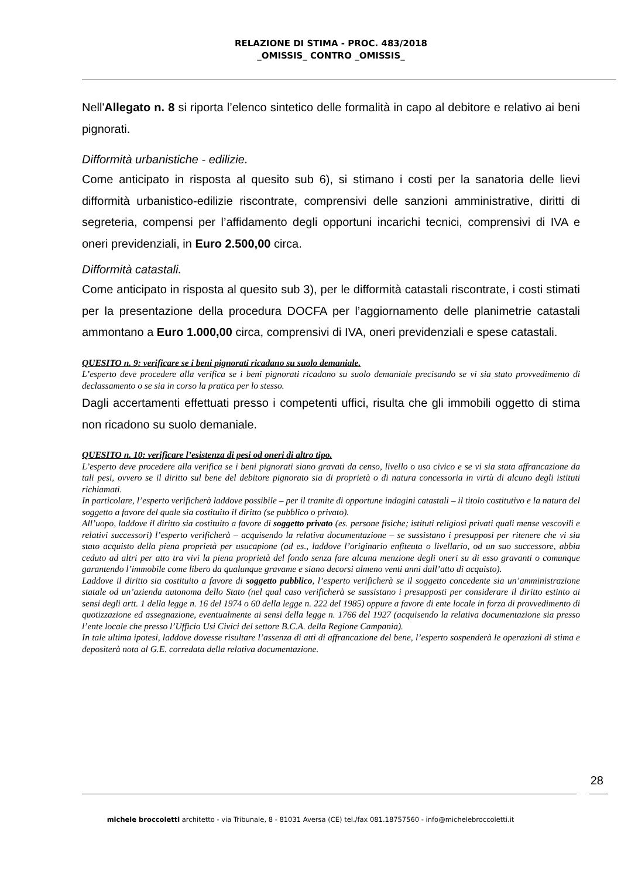RELAZIONE DI STIMA - PROC. 483/2018
_OMISSIS_ CONTRO _OMISSIS_
Nell'Allegato n. 8 si riporta l’elenco sintetico delle formalità in capo al debitore e relativo ai beni pignorati.
Difformità urbanistiche - edilizie.
Come anticipato in risposta al quesito sub 6), si stimano i costi per la sanatoria delle lievi difformità urbanistico-edilizie riscontrate, comprensivi delle sanzioni amministrative, diritti di segreteria, compensi per l’affidamento degli opportuni incarichi tecnici, comprensivi di IVA e oneri previdenziali, in Euro 2.500,00 circa.
Difformità catastali.
Come anticipato in risposta al quesito sub 3), per le difformità catastali riscontrate, i costi stimati per la presentazione della procedura DOCFA per l’aggiornamento delle planimetrie catastali ammontano a Euro 1.000,00 circa, comprensivi di IVA, oneri previdenziali e spese catastali.
QUESITO n. 9: verificare se i beni pignorati ricadano su suolo demaniale.
L’esperto deve procedere alla verifica se i beni pignorati ricadano su suolo demaniale precisando se vi sia stato provvedimento di declassamento o se sia in corso la pratica per lo stesso.
Dagli accertamenti effettuati presso i competenti uffici, risulta che gli immobili oggetto di stima non ricadono su suolo demaniale.
QUESITO n. 10: verificare l’esistenza di pesi od oneri di altro tipo.
L’esperto deve procedere alla verifica se i beni pignorati siano gravati da censo, livello o uso civico e se vi sia stata affrancazione da tali pesi, ovvero se il diritto sul bene del debitore pignorato sia di proprietà o di natura concessoria in virtù di alcuno degli istituti richiamati.
In particolare, l’esperto verificherà laddove possibile – per il tramite di opportune indagini catastali – il titolo costitutivo e la natura del soggetto a favore del quale sia costituito il diritto (se pubblico o privato).
All’uopo, laddove il diritto sia costituito a favore di soggetto privato (es. persone fisiche; istituti religiosi privati quali mense vescovili e relativi successori) l’esperto verificherà – acquisendo la relativa documentazione – se sussistano i presupposi per ritenere che vi sia stato acquisto della piena proprietà per usucapione (ad es., laddove l’originario enfiteuta o livellario, od un suo successore, abbia ceduto ad altri per atto tra vivi la piena proprietà del fondo senza fare alcuna menzione degli oneri su di esso gravanti o comunque garantendo l’immobile come libero da qualunque gravame e siano decorsi almeno venti anni dall’atto di acquisto).
Laddove il diritto sia costituito a favore di soggetto pubblico, l’esperto verificherà se il soggetto concedente sia un’amministrazione statale od un’azienda autonoma dello Stato (nel qual caso verificherà se sussistano i presupposti per considerare il diritto estinto ai sensi degli artt. 1 della legge n. 16 del 1974 o 60 della legge n. 222 del 1985) oppure a favore di ente locale in forza di provvedimento di quotizzazione ed assegnazione, eventualmente ai sensi della legge n. 1766 del 1927 (acquisendo la relativa documentazione sia presso l’ente locale che presso l’Ufficio Usi Civici del settore B.C.A. della Regione Campania).
In tale ultima ipotesi, laddove dovesse risultare l’assenza di atti di affrancazione del bene, l’esperto sospenderà le operazioni di stima e depositerà nota al G.E. corredata della relativa documentazione.
28
michele broccoletti architetto - via Tribunale, 8 - 81031 Aversa (CE) tel./fax 081.18757560 - info@michelebroccoletti.it